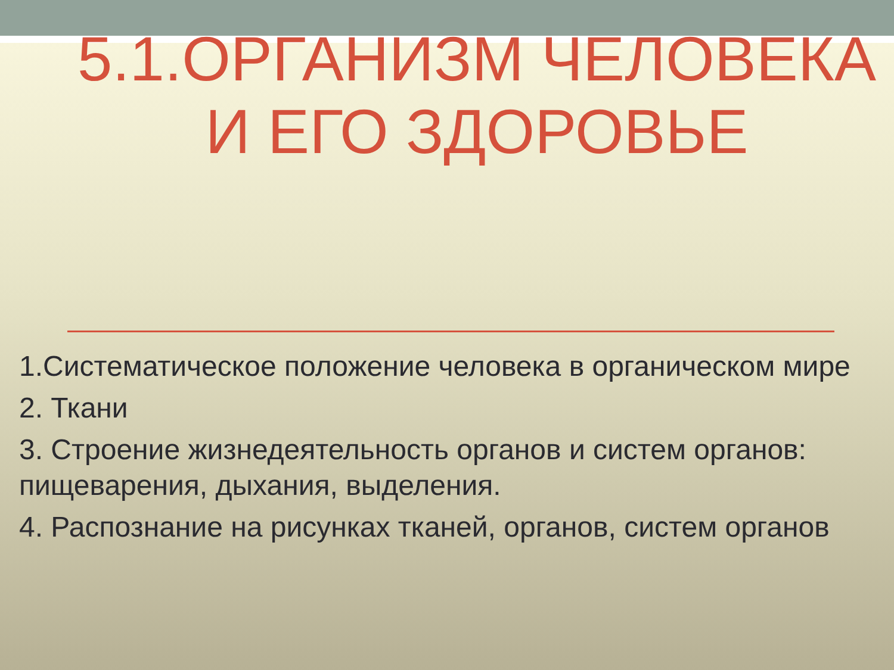5.1.ОРГАНИЗМ ЧЕЛОВЕКА
И ЕГО ЗДОРОВЬЕ
1.Систематическое положение человека в органическом мире
2. Ткани
3. Строение жизнедеятельность органов и систем органов: пищеварения, дыхания, выделения.
4. Распознание на рисунках тканей, органов, систем органов